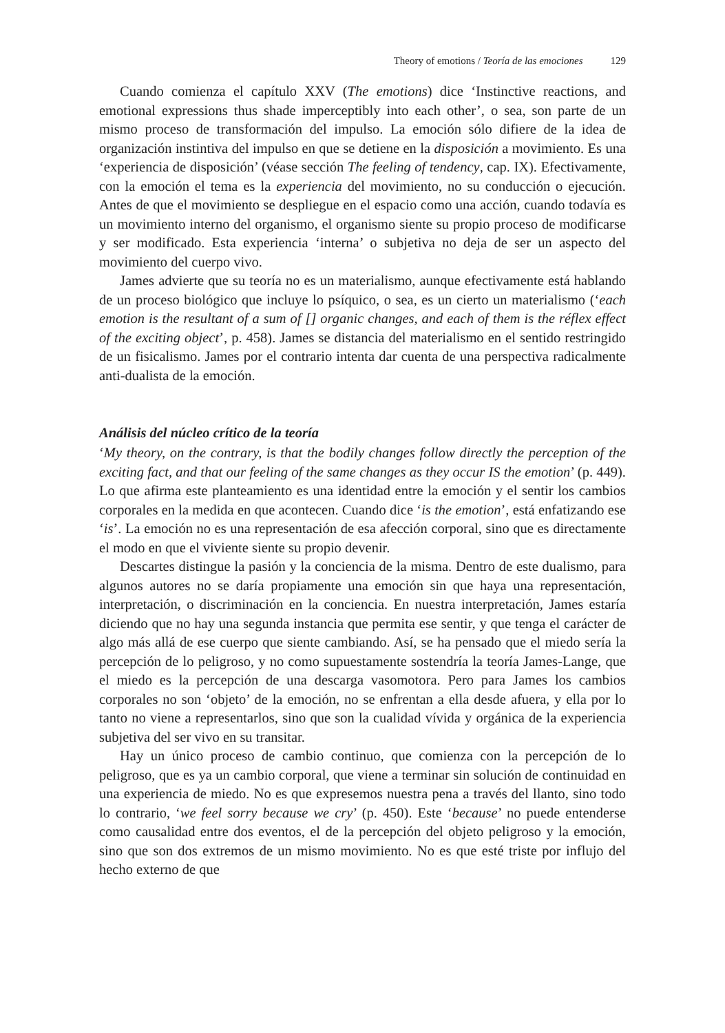Theory of emotions / Teoría de las emociones 129
Cuando comienza el capítulo XXV (The emotions) dice ‘Instinctive reactions, and emotional expressions thus shade imperceptibly into each other’, o sea, son parte de un mismo proceso de transformación del impulso. La emoción sólo difiere de la idea de organización instintiva del impulso en que se detiene en la disposición a movimiento. Es una ‘experiencia de disposición’ (véase sección The feeling of tendency, cap. IX). Efectivamente, con la emoción el tema es la experiencia del movimiento, no su conducción o ejecución. Antes de que el movimiento se despliegue en el espacio como una acción, cuando todavía es un movimiento interno del organismo, el organismo siente su propio proceso de modificarse y ser modificado. Esta experiencia ‘interna’ o subjetiva no deja de ser un aspecto del movimiento del cuerpo vivo.
James advierte que su teoría no es un materialismo, aunque efectivamente está hablando de un proceso biológico que incluye lo psíquico, o sea, es un cierto un materialismo (‘each emotion is the resultant of a sum of [] organic changes, and each of them is the réflex effect of the exciting object’, p. 458). James se distancia del materialismo en el sentido restringido de un fisicalismo. James por el contrario intenta dar cuenta de una perspectiva radicalmente anti-dualista de la emoción.
Análisis del núcleo crítico de la teoría
‘My theory, on the contrary, is that the bodily changes follow directly the perception of the exciting fact, and that our feeling of the same changes as they occur IS the emotion’ (p. 449). Lo que afirma este planteamiento es una identidad entre la emoción y el sentir los cambios corporales en la medida en que acontecen. Cuando dice ‘is the emotion’, está enfatizando ese ‘is’. La emoción no es una representación de esa afección corporal, sino que es directamente el modo en que el viviente siente su propio devenir.
Descartes distingue la pasión y la conciencia de la misma. Dentro de este dualismo, para algunos autores no se daría propiamente una emoción sin que haya una representación, interpretación, o discriminación en la conciencia. En nuestra interpretación, James estaría diciendo que no hay una segunda instancia que permita ese sentir, y que tenga el carácter de algo más allá de ese cuerpo que siente cambiando. Así, se ha pensado que el miedo sería la percepción de lo peligroso, y no como supuestamente sostendría la teoría James-Lange, que el miedo es la percepción de una descarga vasomotora. Pero para James los cambios corporales no son ‘objeto’ de la emoción, no se enfrentan a ella desde afuera, y ella por lo tanto no viene a representarlos, sino que son la cualidad vívida y orgánica de la experiencia subjetiva del ser vivo en su transitar.
Hay un único proceso de cambio continuo, que comienza con la percepción de lo peligroso, que es ya un cambio corporal, que viene a terminar sin solución de continuidad en una experiencia de miedo. No es que expresemos nuestra pena a través del llanto, sino todo lo contrario, ‘we feel sorry because we cry’ (p. 450). Este ‘because’ no puede entenderse como causalidad entre dos eventos, el de la percepción del objeto peligroso y la emoción, sino que son dos extremos de un mismo movimiento. No es que esté triste por influjo del hecho externo de que